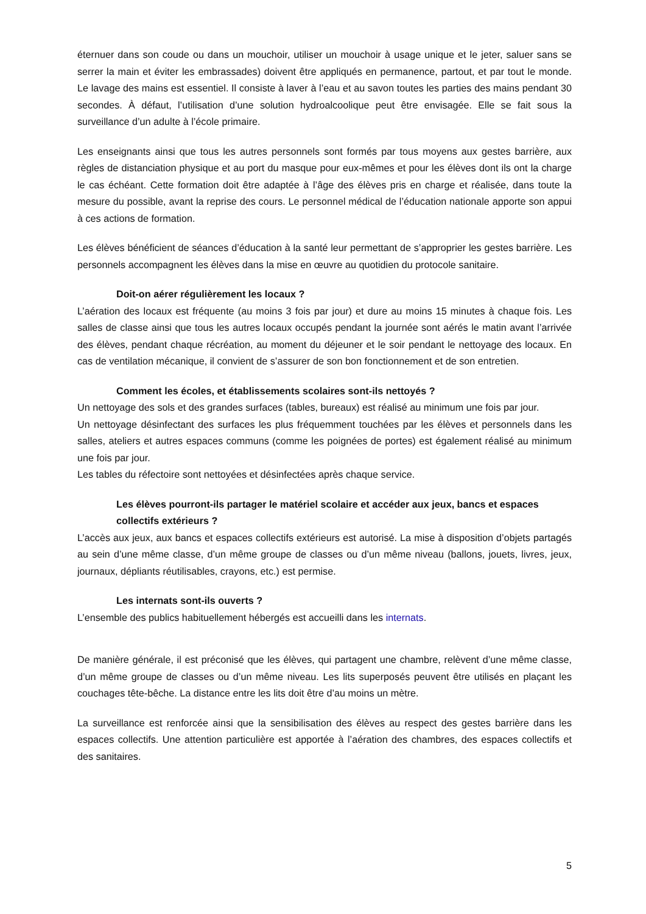éternuer dans son coude ou dans un mouchoir, utiliser un mouchoir à usage unique et le jeter, saluer sans se serrer la main et éviter les embrassades) doivent être appliqués en permanence, partout, et par tout le monde. Le lavage des mains est essentiel. Il consiste à laver à l’eau et au savon toutes les parties des mains pendant 30 secondes. À défaut, l’utilisation d’une solution hydroalcoolique peut être envisagée. Elle se fait sous la surveillance d’un adulte à l’école primaire.
Les enseignants ainsi que tous les autres personnels sont formés par tous moyens aux gestes barrière, aux règles de distanciation physique et au port du masque pour eux-mêmes et pour les élèves dont ils ont la charge le cas échéant. Cette formation doit être adaptée à l’âge des élèves pris en charge et réalisée, dans toute la mesure du possible, avant la reprise des cours. Le personnel médical de l’éducation nationale apporte son appui à ces actions de formation.
Les élèves bénéficient de séances d’éducation à la santé leur permettant de s’approprier les gestes barrière. Les personnels accompagnent les élèves dans la mise en œuvre au quotidien du protocole sanitaire.
Doit-on aérer régulièrement les locaux ?
L’aération des locaux est fréquente (au moins 3 fois par jour) et dure au moins 15 minutes à chaque fois. Les salles de classe ainsi que tous les autres locaux occupés pendant la journée sont aérés le matin avant l’arrivée des élèves, pendant chaque récréation, au moment du déjeuner et le soir pendant le nettoyage des locaux. En cas de ventilation mécanique, il convient de s’assurer de son bon fonctionnement et de son entretien.
Comment les écoles, et établissements scolaires sont-ils nettoyés ?
Un nettoyage des sols et des grandes surfaces (tables, bureaux) est réalisé au minimum une fois par jour.
Un nettoyage désinfectant des surfaces les plus fréquemment touchées par les élèves et personnels dans les salles, ateliers et autres espaces communs (comme les poignées de portes) est également réalisé au minimum une fois par jour.
Les tables du réfectoire sont nettoyées et désinfectées après chaque service.
Les élèves pourront-ils partager le matériel scolaire et accéder aux jeux, bancs et espaces collectifs extérieurs ?
L’accès aux jeux, aux bancs et espaces collectifs extérieurs est autorisé. La mise à disposition d’objets partagés au sein d’une même classe, d’un même groupe de classes ou d’un même niveau (ballons, jouets, livres, jeux, journaux, dépliants réutilisables, crayons, etc.) est permise.
Les internats sont-ils ouverts ?
L’ensemble des publics habituellement hébergés est accueilli dans les internats.
De manière générale, il est préconisé que les élèves, qui partagent une chambre, relèvent d’une même classe, d’un même groupe de classes ou d’un même niveau. Les lits superposés peuvent être utilisés en plaçant les couchages tête-bêche. La distance entre les lits doit être d’au moins un mètre.
La surveillance est renforcée ainsi que la sensibilisation des élèves au respect des gestes barrière dans les espaces collectifs. Une attention particulière est apportée à l’aération des chambres, des espaces collectifs et des sanitaires.
5